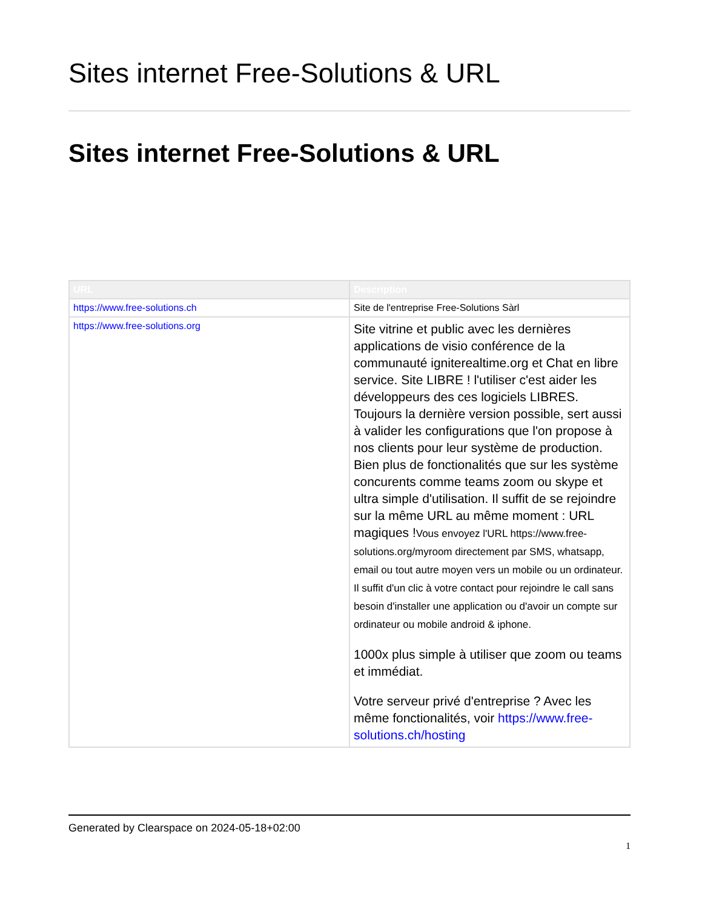Sites internet Free-Solutions & URL
Sites internet Free-Solutions & URL
| URL | Description |
| --- | --- |
| https://www.free-solutions.ch | Site de l'entreprise Free-Solutions Sàrl |
| https://www.free-solutions.org | Site vitrine et public avec les dernières applications de visio conférence de la communauté igniterealtime.org et Chat en libre service. Site LIBRE ! l'utiliser c'est aider les développeurs des ces logiciels LIBRES. Toujours la dernière version possible, sert aussi à valider les configurations que l'on propose à nos clients pour leur système de production. Bien plus de fonctionalités que sur les système concurents comme teams zoom ou skype et ultra simple d'utilisation. Il suffit de se rejoindre sur la même URL au même moment : URL magiques ! Vous envoyez l'URL https://www.free-solutions.org/myroom directement par SMS, whatsapp, email ou tout autre moyen vers un mobile ou un ordinateur. Il suffit d'un clic à votre contact pour rejoindre le call sans besoin d'installer une application ou d'avoir un compte sur ordinateur ou mobile android & iphone. 1000x plus simple à utiliser que zoom ou teams et immédiat. Votre serveur privé d'entreprise ? Avec les même fonctionalités, voir https://www.free-solutions.ch/hosting |
Generated by Clearspace on 2024-05-18+02:00
1